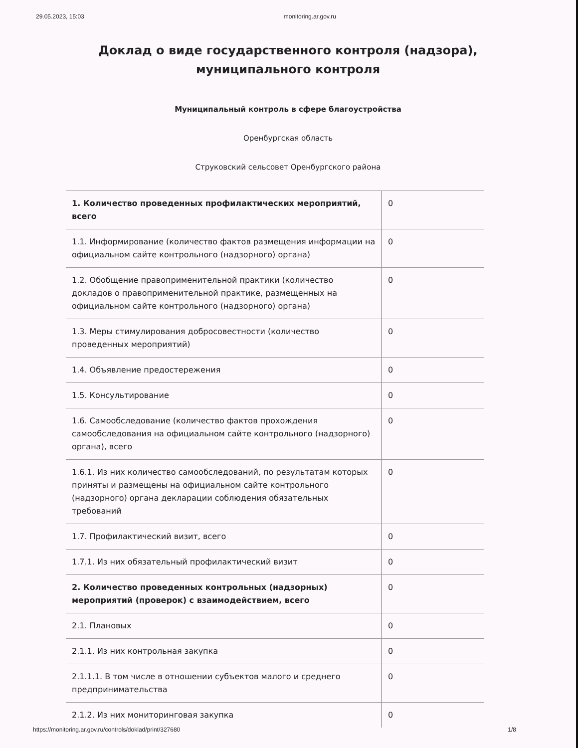29.05.2023, 15:03 monitoring.ar.gov.ru
Доклад о виде государственного контроля (надзора),
муниципального контроля
Муниципальный контроль в сфере благоустройства
Оренбургская область
Струковский сельсовет Оренбургского района
| 1. Количество проведенных профилактических мероприятий, всего | 0 |
| 1.1. Информирование (количество фактов размещения информации на официальном сайте контрольного (надзорного) органа) | 0 |
| 1.2. Обобщение правоприменительной практики (количество докладов о правоприменительной практике, размещенных на официальном сайте контрольного (надзорного) органа) | 0 |
| 1.3. Меры стимулирования добросовестности (количество проведенных мероприятий) | 0 |
| 1.4. Объявление предостережения | 0 |
| 1.5. Консультирование | 0 |
| 1.6. Самообследование (количество фактов прохождения самообследования на официальном сайте контрольного (надзорного) органа), всего | 0 |
| 1.6.1. Из них количество самообследований, по результатам которых приняты и размещены на официальном сайте контрольного (надзорного) органа декларации соблюдения обязательных требований | 0 |
| 1.7. Профилактический визит, всего | 0 |
| 1.7.1. Из них обязательный профилактический визит | 0 |
| 2. Количество проведенных контрольных (надзорных) мероприятий (проверок) с взаимодействием, всего | 0 |
| 2.1. Плановых | 0 |
| 2.1.1. Из них контрольная закупка | 0 |
| 2.1.1.1. В том числе в отношении субъектов малого и среднего предпринимательства | 0 |
| 2.1.2. Из них мониторинговая закупка | 0 |
https://monitoring.ar.gov.ru/controls/doklad/print/327680 1/8